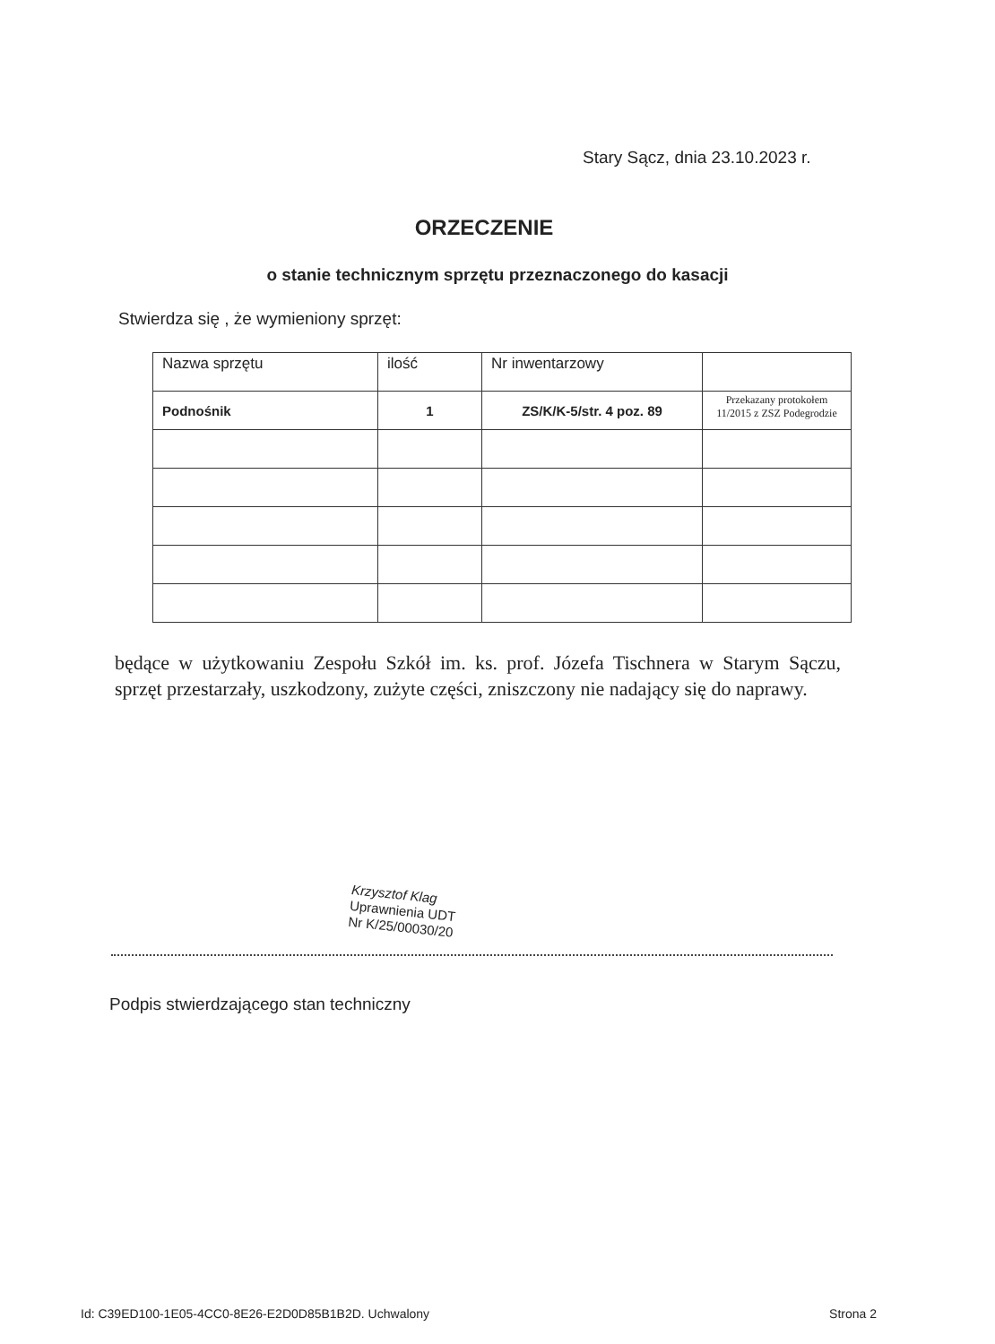Stary Sącz, dnia 23.10.2023 r.
ORZECZENIE
o stanie technicznym sprzętu przeznaczonego do kasacji
Stwierdza się , że wymieniony sprzęt:
| Nazwa sprzętu | ilość | Nr inwentarzowy | |
| --- | --- | --- | --- |
| Podnośnik | 1 | ZS/K/K-5/str. 4 poz. 89 | Przekazany protokołem 11/2015 z ZSZ Podegrodzie |
będące w użytkowaniu Zespołu Szkół im. ks. prof. Józefa Tischnera w Starym Sączu, sprzęt przestarzały, uszkodzony, zużyte części, zniszczony nie nadający się do naprawy.
Krzysztof Klag
Uprawnienia UDT
Nr K/25/00030/20
Podpis stwierdzającego stan techniczny
Id: C39ED100-1E05-4CC0-8E26-E2D0D85B1B2D. Uchwalony Strona 2